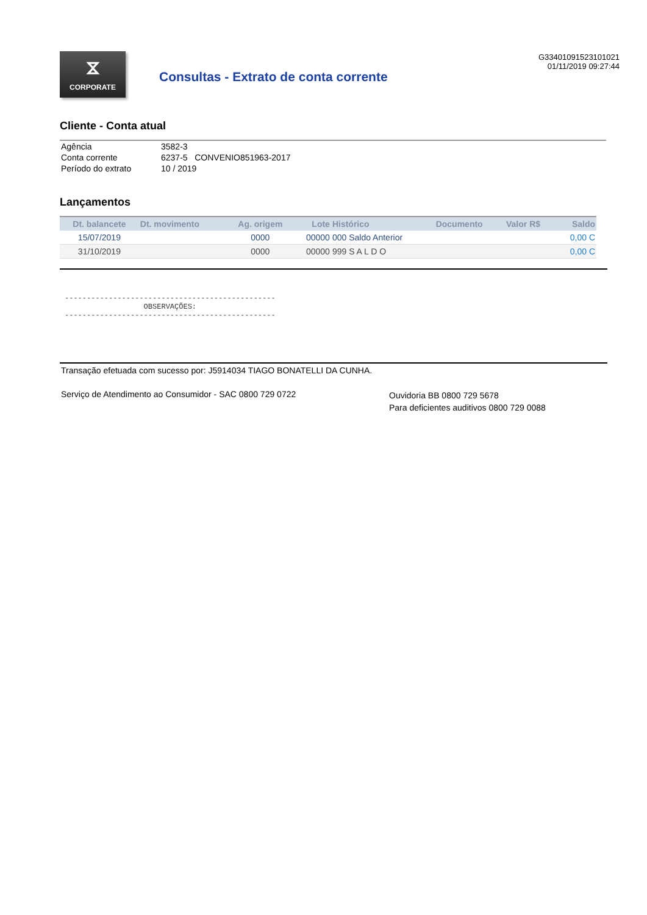⧖
CORPORATE
Consultas - Extrato de conta corrente
G33401091523101021
01/11/2019 09:27:44
Cliente - Conta atual
| Agência | 3582-3 |
| Conta corrente | 6237-5 CONVENIO851963-2017 |
| Período do extrato | 10 / 2019 |
Lançamentos
| Dt. balancete | Dt. movimento | Ag. origem | Lote | Histórico | Documento | Valor R$ | Saldo |
| --- | --- | --- | --- | --- | --- | --- | --- |
| 15/07/2019 | | 0000 | 00000 | 000 Saldo Anterior | | | 0,00 C |
| 31/10/2019 | | 0000 | 00000 | 999 S A L D O | | | 0,00 C |
------------------------------------------------ OBSERVAÇÕES: ------------------------------------------------
Transação efetuada com sucesso por: J5914034 TIAGO BONATELLI DA CUNHA.
Serviço de Atendimento ao Consumidor - SAC 0800 729 0722
Ouvidoria BB 0800 729 5678
Para deficientes auditivos 0800 729 0088